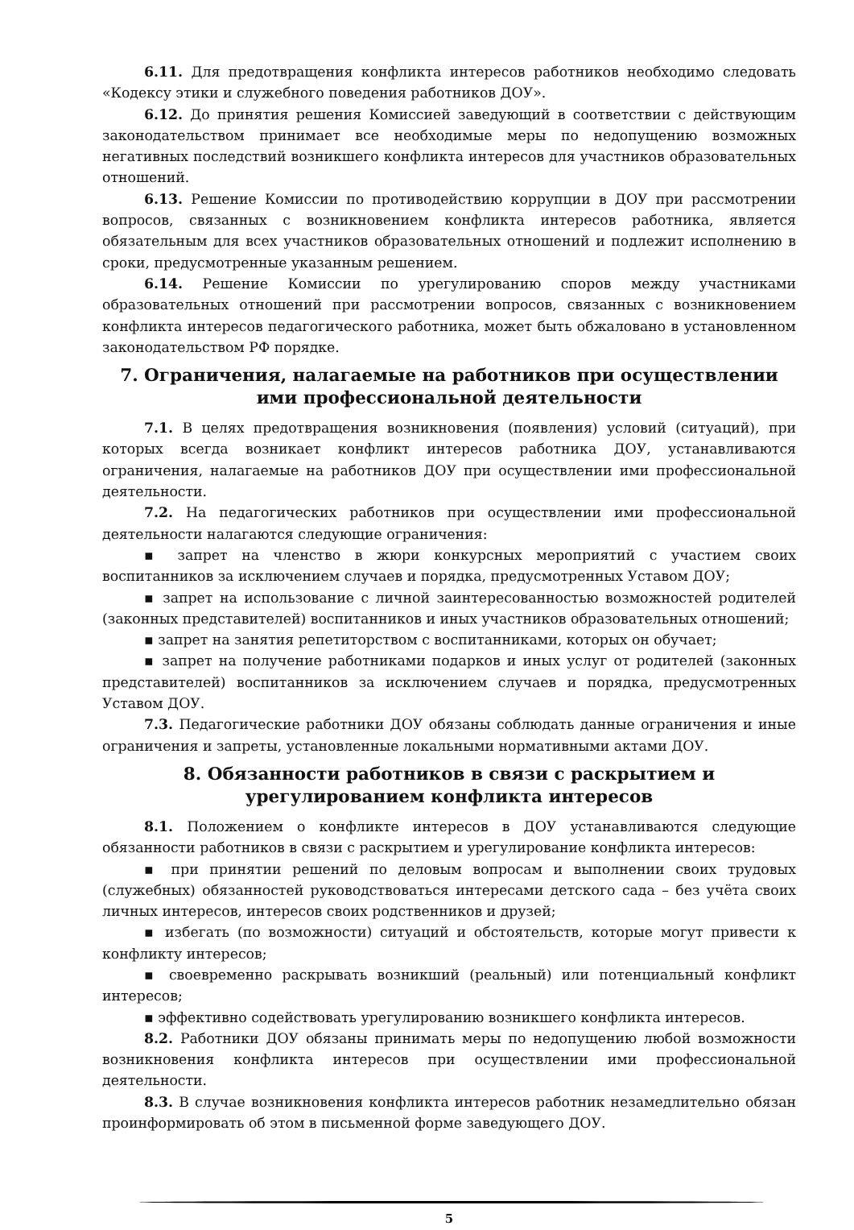6.11. Для предотвращения конфликта интересов работников необходимо следовать «Кодексу этики и служебного поведения работников ДОУ».
6.12. До принятия решения Комиссией заведующий в соответствии с действующим законодательством принимает все необходимые меры по недопущению возможных негативных последствий возникшего конфликта интересов для участников образовательных отношений.
6.13. Решение Комиссии по противодействию коррупции в ДОУ при рассмотрении вопросов, связанных с возникновением конфликта интересов работника, является обязательным для всех участников образовательных отношений и подлежит исполнению в сроки, предусмотренные указанным решением.
6.14. Решение Комиссии по урегулированию споров между участниками образовательных отношений при рассмотрении вопросов, связанных с возникновением конфликта интересов педагогического работника, может быть обжаловано в установленном законодательством РФ порядке.
7. Ограничения, налагаемые на работников при осуществлении ими профессиональной деятельности
7.1. В целях предотвращения возникновения (появления) условий (ситуаций), при которых всегда возникает конфликт интересов работника ДОУ, устанавливаются ограничения, налагаемые на работников ДОУ при осуществлении ими профессиональной деятельности.
7.2. На педагогических работников при осуществлении ими профессиональной деятельности налагаются следующие ограничения:
▪ запрет на членство в жюри конкурсных мероприятий с участием своих воспитанников за исключением случаев и порядка, предусмотренных Уставом ДОУ;
▪ запрет на использование с личной заинтересованностью возможностей родителей (законных представителей) воспитанников и иных участников образовательных отношений;
▪ запрет на занятия репетиторством с воспитанниками, которых он обучает;
▪ запрет на получение работниками подарков и иных услуг от родителей (законных представителей) воспитанников за исключением случаев и порядка, предусмотренных Уставом ДОУ.
7.3. Педагогические работники ДОУ обязаны соблюдать данные ограничения и иные ограничения и запреты, установленные локальными нормативными актами ДОУ.
8. Обязанности работников в связи с раскрытием и урегулированием конфликта интересов
8.1. Положением о конфликте интересов в ДОУ устанавливаются следующие обязанности работников в связи с раскрытием и урегулирование конфликта интересов:
▪ при принятии решений по деловым вопросам и выполнении своих трудовых (служебных) обязанностей руководствоваться интересами детского сада – без учёта своих личных интересов, интересов своих родственников и друзей;
▪ избегать (по возможности) ситуаций и обстоятельств, которые могут привести к конфликту интересов;
▪ своевременно раскрывать возникший (реальный) или потенциальный конфликт интересов;
▪ эффективно содействовать урегулированию возникшего конфликта интересов.
8.2. Работники ДОУ обязаны принимать меры по недопущению любой возможности возникновения конфликта интересов при осуществлении ими профессиональной деятельности.
8.3. В случае возникновения конфликта интересов работник незамедлительно обязан проинформировать об этом в письменной форме заведующего ДОУ.
5